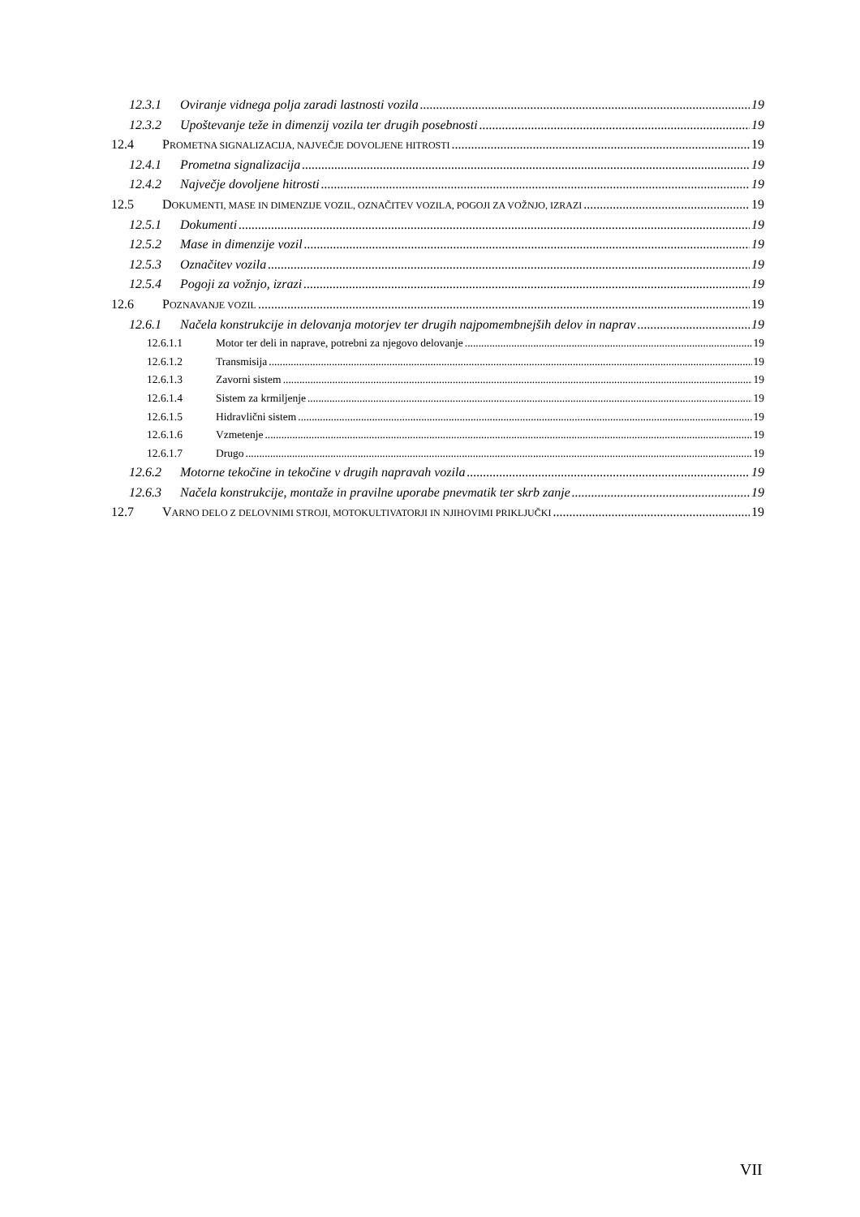12.3.1 Oviranje vidnega polja zaradi lastnosti vozila 19
12.3.2 Upoštevanje teže in dimenzij vozila ter drugih posebnosti 19
12.4 PROMETNA SIGNALIZACIJA, NAJVEČJE DOVOLJENE HITROSTI 19
12.4.1 Prometna signalizacija 19
12.4.2 Največje dovoljene hitrosti 19
12.5 DOKUMENTI, MASE IN DIMENZIJE VOZIL, OZNAČITEV VOZILA, POGOJI ZA VOŽNJO, IZRAZI 19
12.5.1 Dokumenti 19
12.5.2 Mase in dimenzije vozil 19
12.5.3 Označitev vozila 19
12.5.4 Pogoji za vožnjo, izrazi 19
12.6 POZNAVANJE VOZIL 19
12.6.1 Načela konstrukcije in delovanja motorjev ter drugih najpomembnejših delov in naprav 19
12.6.1.1 Motor ter deli in naprave, potrebni za njegovo delovanje 19
12.6.1.2 Transmisija 19
12.6.1.3 Zavorni sistem 19
12.6.1.4 Sistem za krmiljenje 19
12.6.1.5 Hidravlični sistem 19
12.6.1.6 Vzmetenje 19
12.6.1.7 Drugo 19
12.6.2 Motorne tekočine in tekočine v drugih napravah vozila 19
12.6.3 Načela konstrukcije, montaže in pravilne uporabe pnevmatik ter skrb zanje 19
12.7 VARNO DELO Z DELOVNIMI STROJI, MOTOKULTIVATORJI IN NJIHOVIMI PRIKLJUČKI 19
VII